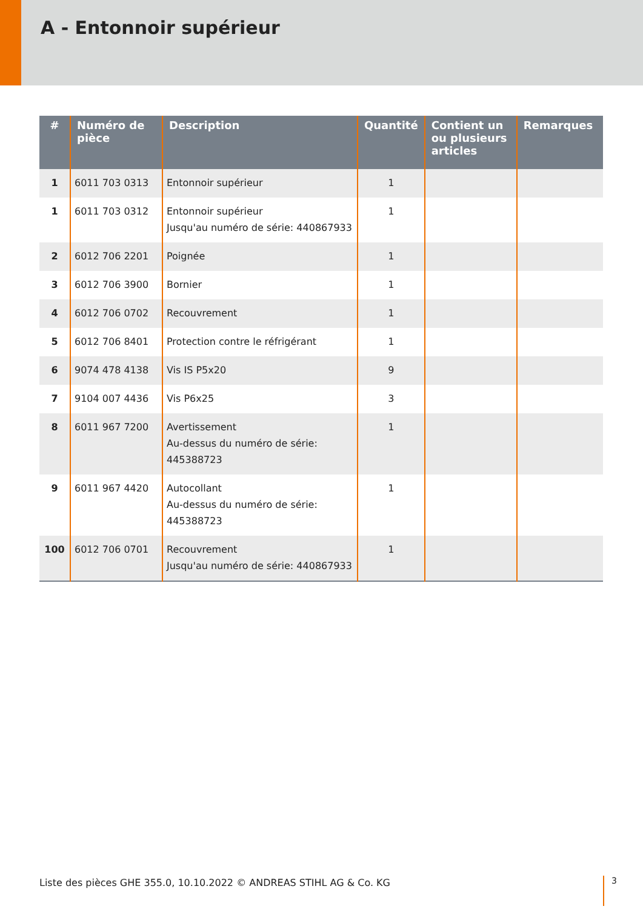A - Entonnoir supérieur
| # | Numéro de pièce | Description | Quantité | Contient un ou plusieurs articles | Remarques |
| --- | --- | --- | --- | --- | --- |
| 1 | 6011 703 0313 | Entonnoir supérieur | 1 | | |
| 1 | 6011 703 0312 | Entonnoir supérieur Jusqu'au numéro de série: 440867933 | 1 | | |
| 2 | 6012 706 2201 | Poignée | 1 | | |
| 3 | 6012 706 3900 | Bornier | 1 | | |
| 4 | 6012 706 0702 | Recouvrement | 1 | | |
| 5 | 6012 706 8401 | Protection contre le réfrigérant | 1 | | |
| 6 | 9074 478 4138 | Vis IS P5x20 | 9 | | |
| 7 | 9104 007 4436 | Vis P6x25 | 3 | | |
| 8 | 6011 967 7200 | Avertissement Au-dessus du numéro de série: 445388723 | 1 | | |
| 9 | 6011 967 4420 | Autocollant Au-dessus du numéro de série: 445388723 | 1 | | |
| 100 | 6012 706 0701 | Recouvrement Jusqu'au numéro de série: 440867933 | 1 | | |
Liste des pièces GHE 355.0, 10.10.2022 © ANDREAS STIHL AG & Co. KG
3